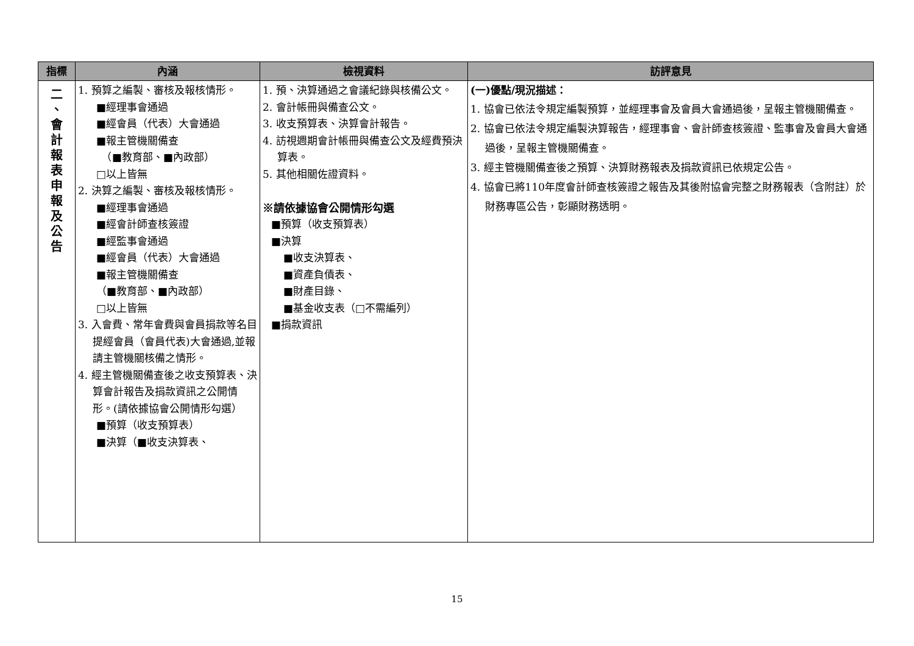| 指標 | 內涵 | 檢視資料 | 訪評意見 |
| --- | --- | --- | --- |
| 二 、 會 計 報 表 申 報 及 公 告 | 1. 預算之編製、審核及報核情形。 ■經理事會通過 ■經會員（代表）大會通過 ■報主管機關備查 （■教育部、■內政部） □以上皆無 2. 決算之編製、審核及報核情形。 ■經理事會通過 ■經會計師查核簽證 ■經監事會通過 ■經會員（代表）大會通過 ■報主管機關備查 （■教育部、■內政部） □以上皆無 3. 入會費、常年會費與會員捐款等名目提經會員（會員代表)大會通過,並報請主管機關核備之情形。 4. 經主管機關備查後之收支預算表、決算會計報告及捐款資訊之公開情形。(請依據協會公開情形勾選） ■預算（收支預算表） ■決算（■收支決算表、 | 1. 預、決算通過之會議紀錄與核備公文。 2. 會計帳冊與備查公文。 3. 收支預算表、決算會計報告。 4. 訪視週期會計帳冊與備查公文及經費預決算表。 5. 其他相關佐證資料。 ※請依據協會公開情形勾選 ■預算（收支預算表） ■決算 ■收支決算表、 ■資產負債表、 ■財產目錄、 ■基金收支表（□不需編列） ■捐款資訊 | (一)優點/現況描述： 1. 協會已依法令規定編製預算，並經理事會及會員大會通過後，呈報主管機關備查。 2. 協會已依法令規定編製決算報告，經理事會、會計師查核簽證、監事會及會員大會通過後，呈報主管機關備查。 3. 經主管機關備查後之預算、決算財務報表及捐款資訊已依規定公告。 4. 協會已將110年度會計師查核簽證之報告及其後附協會完整之財務報表（含附註）於財務專區公告，彰顯財務透明。 |
15